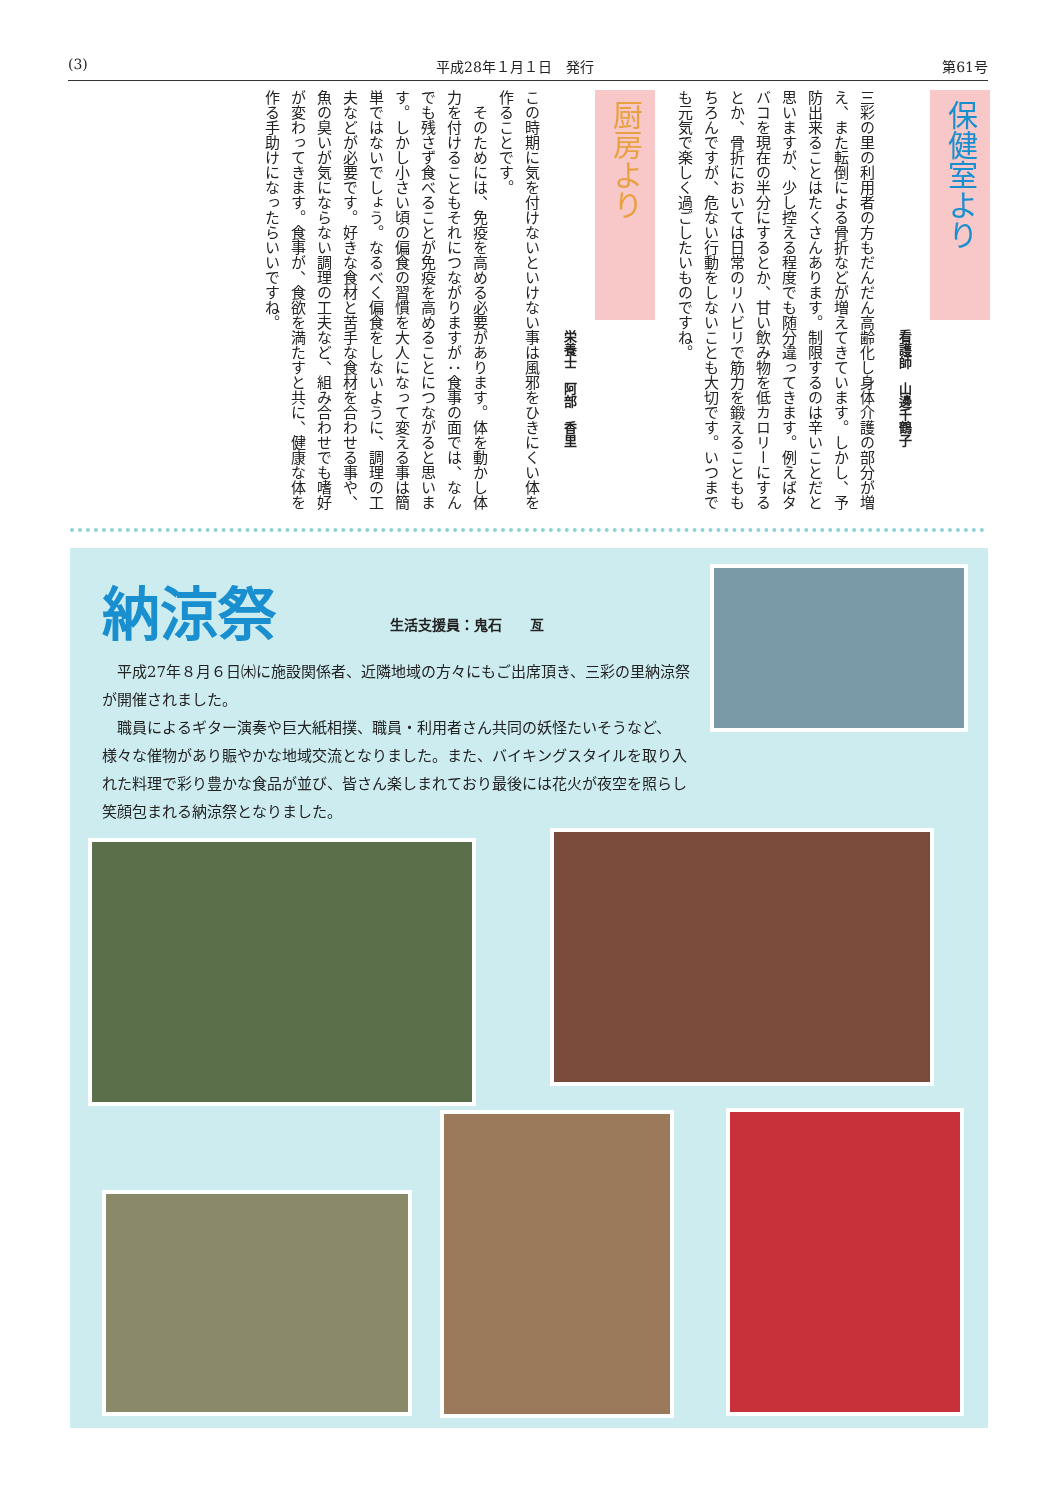(3) 平成28年１月１日　発行 第61号
保健室より
看護師　山邊千鶴子
三彩の里の利用者の方もだんだん高齢化し身体介護の部分が増え、また転倒による骨折などが増えてきています。しかし、予防出来ることはたくさんあります。制限するのは辛いことだと思いますが、少し控える程度でも随分違ってきます。例えばタバコを現在の半分にするとか、甘い飲み物を低カロリーにするとか、骨折においては日常のリハビリで筋力を鍛えることももちろんですが、危ない行動をしないことも大切です。いつまでも元気で楽しく過ごしたいものですね。
厨房より
栄養士　阿部　香里
この時期に気を付けないといけない事は風邪をひきにくい体を作ることです。
　そのためには、免疫を高める必要があります。体を動かし体力を付けることもそれにつながりますが：食事の面では、なんでも残さず食べることが免疫を高めることにつながると思います。しかし小さい頃の偏食の習慣を大人になって変える事は簡単ではないでしょう。なるべく偏食をしないように、調理の工夫などが必要です。好きな食材と苦手な食材を合わせる事や、魚の臭いが気にならない調理の工夫など、組み合わせでも嗜好が変わってきます。食事が、食欲を満たすと共に、健康な体を作る手助けになったらいいですね。
納涼祭 生活支援員：鬼石　　亙
　平成27年８月６日㈭に施設関係者、近隣地域の方々にもご出席頂き、三彩の里納涼祭が開催されました。
　職員によるギター演奏や巨大紙相撲、職員・利用者さん共同の妖怪たいそうなど、様々な催物があり賑やかな地域交流となりました。また、バイキングスタイルを取り入れた料理で彩り豊かな食品が並び、皆さん楽しまれており最後には花火が夜空を照らし笑顔包まれる納涼祭となりました。